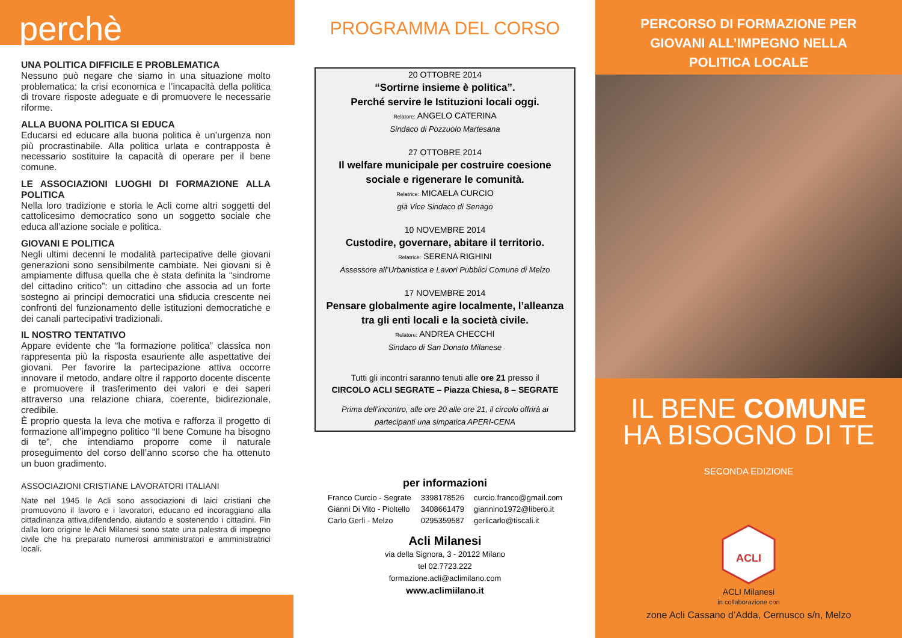perchè
UNA POLITICA DIFFICILE E PROBLEMATICA
Nessuno può negare che siamo in una situazione molto problematica: la crisi economica e l’incapacità della politica di trovare risposte adeguate e di promuovere le necessarie riforme.
ALLA BUONA POLITICA SI EDUCA
Educarsi ed educare alla buona politica è un’urgenza non più procrastinabile. Alla politica urlata e contrapposta è necessario sostituire la capacità di operare per il bene comune.
LE ASSOCIAZIONI LUOGHI DI FORMAZIONE ALLA POLITICA
Nella loro tradizione e storia le Acli come altri soggetti del cattolicesimo democratico sono un soggetto sociale che educa all’azione sociale e politica.
GIOVANI E POLITICA
Negli ultimi decenni le modalità partecipative delle giovani generazioni sono sensibilmente cambiate. Nei giovani si è ampiamente diffusa quella che è stata definita la “sindrome del cittadino critico”: un cittadino che associa ad un forte sostegno ai principi democratici una sfiducia crescente nei confronti del funzionamento delle istituzioni democratiche e dei canali partecipativi tradizionali.
IL NOSTRO TENTATIVO
Appare evidente che “la formazione politica” classica non rappresenta più la risposta esauriente alle aspettative dei giovani. Per favorire la partecipazione attiva occorre innovare il metodo, andare oltre il rapporto docente discente e promuovere il trasferimento dei valori e dei saperi attraverso una relazione chiara, coerente, bidirezionale, credibile.
È proprio questa la leva che motiva e rafforza il progetto di formazione all’impegno politico “Il bene Comune ha bisogno di te”, che intendiamo proporre come il naturale proseguimento del corso dell’anno scorso che ha ottenuto un buon gradimento.
ASSOCIAZIONI CRISTIANE LAVORATORI ITALIANI
Nate nel 1945 le Acli sono associazioni di laici cristiani che promuovono il lavoro e i lavoratori, educano ed incoraggiano alla cittadinanza attiva,difendendo, aiutando e sostenendo i cittadini. Fin dalla loro origine le Acli Milanesi sono state una palestra di impegno civile che ha preparato numerosi amministratori e amministratrici locali.
PROGRAMMA DEL CORSO
20 OTTOBRE 2014
“Sortirne insieme è politica”.
Perché servire le Istituzioni locali oggi.
Relatore: ANGELO CATERINA
Sindaco di Pozzuolo Martesana
27 OTTOBRE 2014
Il welfare municipale per costruire coesione sociale e rigenerare le comunità.
Relatrice: MICAELA CURCIO
già Vice Sindaco di Senago
10 NOVEMBRE 2014
Custodire, governare, abitare il territorio.
Relatrice: SERENA RIGHINI
Assessore all’Urbanistica e Lavori Pubblici Comune di Melzo
17 NOVEMBRE 2014
Pensare globalmente agire localmente, l’alleanza tra gli enti locali e la società civile.
Relatore: ANDREA CHECCHI
Sindaco di San Donato Milanese
Tutti gli incontri saranno tenuti alle ore 21 presso il
CIRCOLO ACLI SEGRATE – Piazza Chiesa, 8 – SEGRATE
Prima dell’incontro, alle ore 20 alle ore 21, il circolo offrirà ai partecipanti una simpatica APERI-CENA
per informazioni
| Franco Curcio - Segrate | 3398178526 | curcio.franco@gmail.com |
| Gianni Di Vito - Pioltello | 3408661479 | giannino1972@libero.it |
| Carlo Gerli - Melzo | 0295359587 | gerlicarlo@tiscali.it |
Acli Milanesi
via della Signora, 3 - 20122 Milano
tel 02.7723.222
formazione.acli@aclimilano.com
www.aclimiilano.it
PERCORSO DI FORMAZIONE PER
GIOVANI ALL’IMPEGNO NELLA
POLITICA LOCALE
IL BENE COMUNE
HA BISOGNO DI TE
SECONDA EDIZIONE
ACLI
ACLI Milanesi
in collaborazione con
zone Acli Cassano d’Adda, Cernusco s/n, Melzo